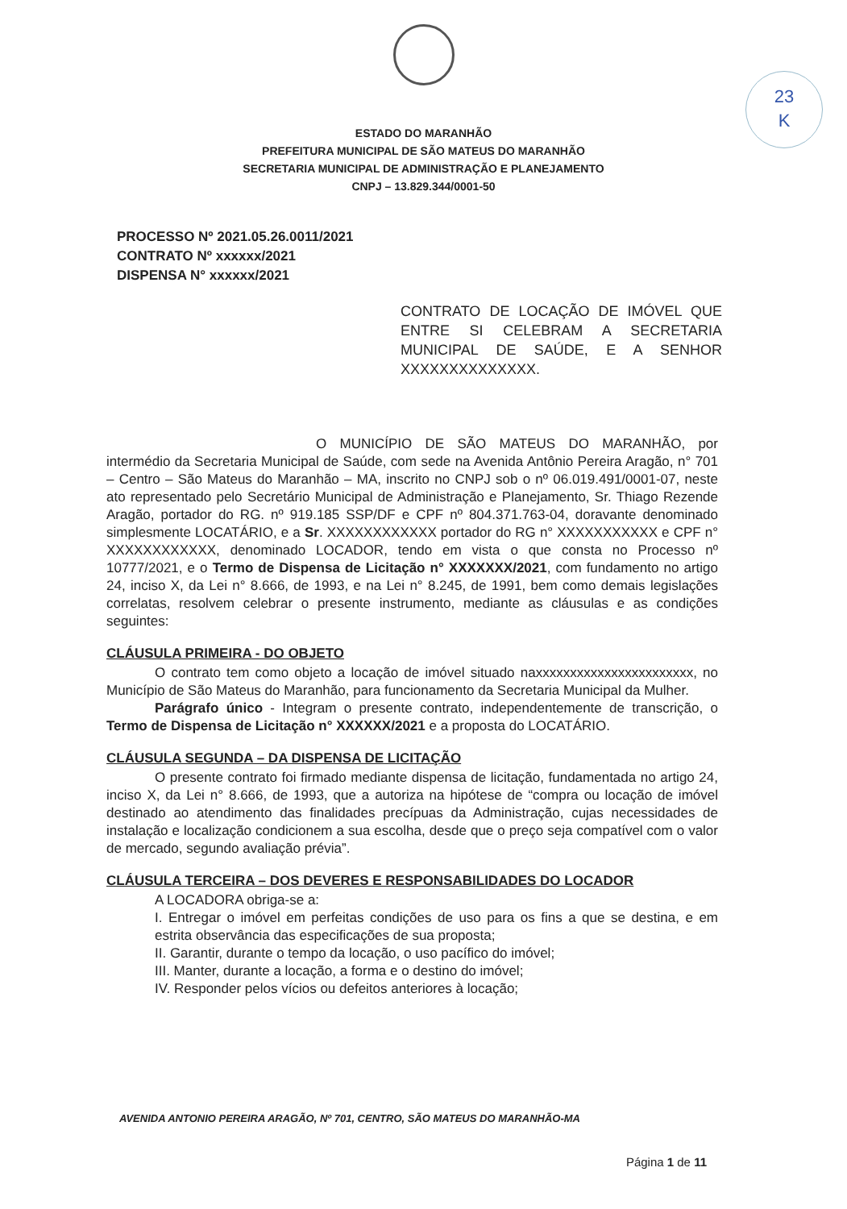23
K
ESTADO DO MARANHÃO
PREFEITURA MUNICIPAL DE SÃO MATEUS DO MARANHÃO
SECRETARIA MUNICIPAL DE ADMINISTRAÇÃO E PLANEJAMENTO
CNPJ – 13.829.344/0001-50
PROCESSO Nº 2021.05.26.0011/2021
CONTRATO Nº xxxxxx/2021
DISPENSA N° xxxxxx/2021
CONTRATO DE LOCAÇÃO DE IMÓVEL QUE ENTRE SI CELEBRAM A SECRETARIA MUNICIPAL DE SAÚDE, E A SENHOR XXXXXXXXXXXXXX.
O MUNICÍPIO DE SÃO MATEUS DO MARANHÃO, por intermédio da Secretaria Municipal de Saúde, com sede na Avenida Antônio Pereira Aragão, n° 701 – Centro – São Mateus do Maranhão – MA, inscrito no CNPJ sob o nº 06.019.491/0001-07, neste ato representado pelo Secretário Municipal de Administração e Planejamento, Sr. Thiago Rezende Aragão, portador do RG. nº 919.185 SSP/DF e CPF nº 804.371.763-04, doravante denominado simplesmente LOCATÁRIO, e a Sr. XXXXXXXXXXXX portador do RG n° XXXXXXXXXXX e CPF n° XXXXXXXXXXXX, denominado LOCADOR, tendo em vista o que consta no Processo nº 10777/2021, e o Termo de Dispensa de Licitação n° XXXXXXX/2021, com fundamento no artigo 24, inciso X, da Lei n° 8.666, de 1993, e na Lei n° 8.245, de 1991, bem como demais legislações correlatas, resolvem celebrar o presente instrumento, mediante as cláusulas e as condições seguintes:
CLÁUSULA PRIMEIRA - DO OBJETO
O contrato tem como objeto a locação de imóvel situado naxxxxxxxxxxxxxxxxxxxxxxx, no Município de São Mateus do Maranhão, para funcionamento da Secretaria Municipal da Mulher.
Parágrafo único - Integram o presente contrato, independentemente de transcrição, o Termo de Dispensa de Licitação n° XXXXXX/2021 e a proposta do LOCATÁRIO.
CLÁUSULA SEGUNDA – DA DISPENSA DE LICITAÇÃO
O presente contrato foi firmado mediante dispensa de licitação, fundamentada no artigo 24, inciso X, da Lei n° 8.666, de 1993, que a autoriza na hipótese de “compra ou locação de imóvel destinado ao atendimento das finalidades precípuas da Administração, cujas necessidades de instalação e localização condicionem a sua escolha, desde que o preço seja compatível com o valor de mercado, segundo avaliação prévia”.
CLÁUSULA TERCEIRA – DOS DEVERES E RESPONSABILIDADES DO LOCADOR
A LOCADORA obriga-se a:
I. Entregar o imóvel em perfeitas condições de uso para os fins a que se destina, e em estrita observância das especificações de sua proposta;
II. Garantir, durante o tempo da locação, o uso pacífico do imóvel;
III. Manter, durante a locação, a forma e o destino do imóvel;
IV. Responder pelos vícios ou defeitos anteriores à locação;
AVENIDA ANTONIO PEREIRA ARAGÃO, Nº 701, CENTRO, SÃO MATEUS DO MARANHÃO-MA
Página 1 de 11